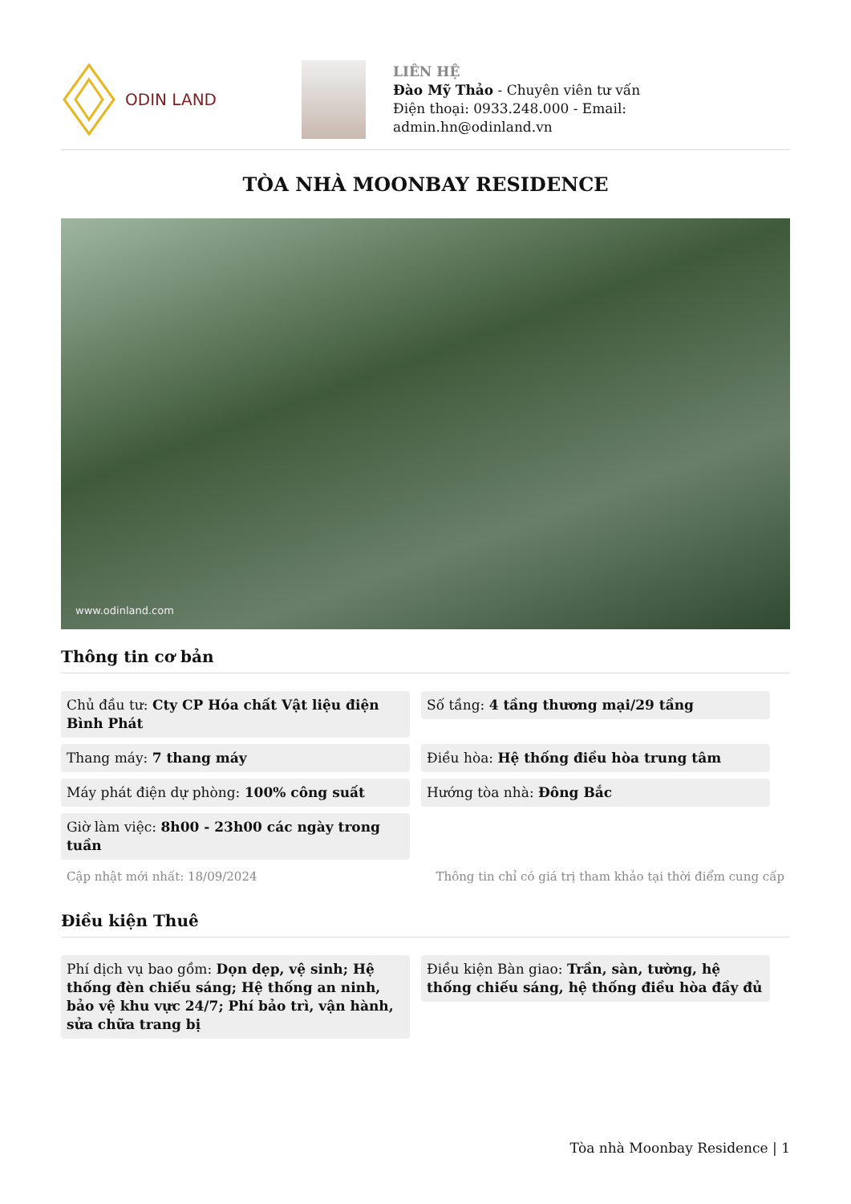ODIN LAND
LIÊN HỆ
Đào Mỹ Thảo - Chuyên viên tư vấn
Điện thoại: 0933.248.000 - Email:
admin.hn@odinland.vn
TÒA NHÀ MOONBAY RESIDENCE
www.odinland.com
Thông tin cơ bản
Chủ đầu tư: Cty CP Hóa chất Vật liệu điện Bình Phát
Số tầng: 4 tầng thương mại/29 tầng
Thang máy: 7 thang máy
Điều hòa: Hệ thống điều hòa trung tâm
Máy phát điện dự phòng: 100% công suất
Hướng tòa nhà: Đông Bắc
Giờ làm việc: 8h00 - 23h00 các ngày trong tuần
Cập nhật mới nhất: 18/09/2024 Thông tin chỉ có giá trị tham khảo tại thời điểm cung cấp
Điều kiện Thuê
Phí dịch vụ bao gồm: Dọn dẹp, vệ sinh; Hệ thống đèn chiếu sáng; Hệ thống an ninh, bảo vệ khu vực 24/7; Phí bảo trì, vận hành, sửa chữa trang bị
Điều kiện Bàn giao: Trần, sàn, tường, hệ thống chiếu sáng, hệ thống điều hòa đầy đủ
Tòa nhà Moonbay Residence | 1